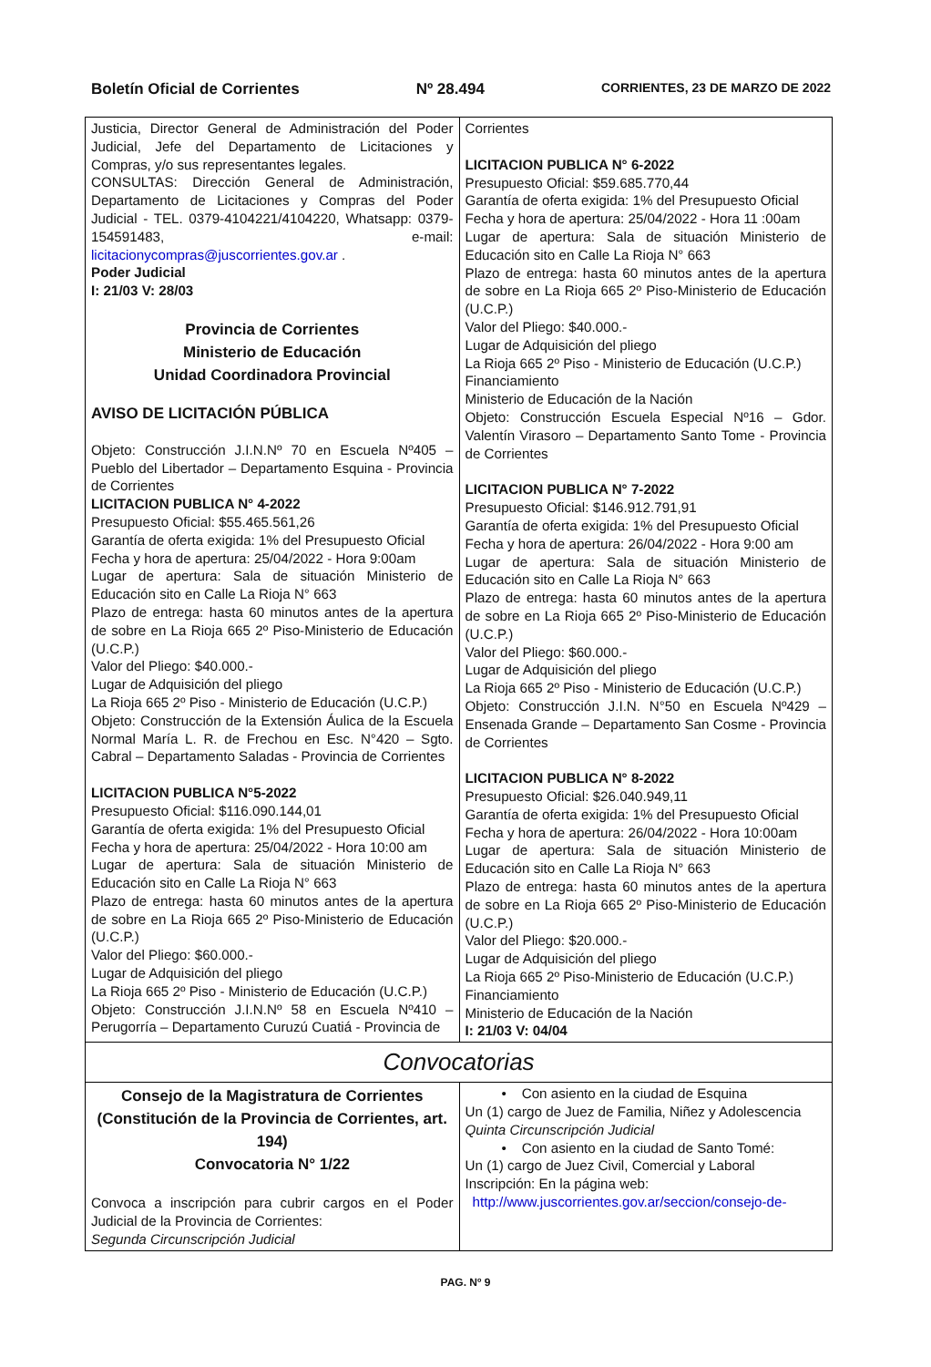Boletín Oficial de Corrientes Nº 28.494 CORRIENTES, 23 DE MARZO DE 2022
Justicia, Director General de Administración del Poder Judicial, Jefe del Departamento de Licitaciones y Compras, y/o sus representantes legales.
CONSULTAS: Dirección General de Administración, Departamento de Licitaciones y Compras del Poder Judicial - TEL. 0379-4104221/4104220, Whatsapp: 0379-154591483, e-mail: licitacionycompras@juscorrientes.gov.ar .
Poder Judicial
I: 21/03 V: 28/03
Provincia de Corrientes
Ministerio de Educación
Unidad Coordinadora Provincial
AVISO DE LICITACIÓN PÚBLICA
Objeto: Construcción J.I.N.Nº 70 en Escuela Nº405 – Pueblo del Libertador – Departamento Esquina - Provincia de Corrientes
LICITACION PUBLICA N° 4-2022
Presupuesto Oficial: $55.465.561,26
Garantía de oferta exigida: 1% del Presupuesto Oficial
Fecha y hora de apertura: 25/04/2022 - Hora 9:00am
Lugar de apertura: Sala de situación Ministerio de Educación sito en Calle La Rioja N° 663
Plazo de entrega: hasta 60 minutos antes de la apertura de sobre en La Rioja 665 2º Piso-Ministerio de Educación (U.C.P.)
Valor del Pliego: $40.000.-
Lugar de Adquisición del pliego
La Rioja 665 2º Piso - Ministerio de Educación (U.C.P.)
Objeto: Construcción de la Extensión Áulica de la Escuela Normal María L. R. de Frechou en Esc. N°420 – Sgto. Cabral – Departamento Saladas - Provincia de Corrientes
LICITACION PUBLICA N°5-2022
Presupuesto Oficial: $116.090.144,01
Garantía de oferta exigida: 1% del Presupuesto Oficial
Fecha y hora de apertura: 25/04/2022 - Hora 10:00 am
Lugar de apertura: Sala de situación Ministerio de Educación sito en Calle La Rioja N° 663
Plazo de entrega: hasta 60 minutos antes de la apertura de sobre en La Rioja 665 2º Piso-Ministerio de Educación (U.C.P.)
Valor del Pliego: $60.000.-
Lugar de Adquisición del pliego
La Rioja 665 2º Piso - Ministerio de Educación (U.C.P.)
Objeto: Construcción J.I.N.Nº 58 en Escuela Nº410 – Perugorría – Departamento Curuzú Cuatiá - Provincia de
Corrientes
LICITACION PUBLICA N° 6-2022
Presupuesto Oficial: $59.685.770,44
Garantía de oferta exigida: 1% del Presupuesto Oficial
Fecha y hora de apertura: 25/04/2022 - Hora 11 :00am
Lugar de apertura: Sala de situación Ministerio de Educación sito en Calle La Rioja N° 663
Plazo de entrega: hasta 60 minutos antes de la apertura de sobre en La Rioja 665 2º Piso-Ministerio de Educación (U.C.P.)
Valor del Pliego: $40.000.-
Lugar de Adquisición del pliego
La Rioja 665 2º Piso - Ministerio de Educación (U.C.P.)
Financiamiento
Ministerio de Educación de la Nación
Objeto: Construcción Escuela Especial Nº16 – Gdor. Valentín Virasoro – Departamento Santo Tome - Provincia de Corrientes
LICITACION PUBLICA N° 7-2022
Presupuesto Oficial: $146.912.791,91
Garantía de oferta exigida: 1% del Presupuesto Oficial
Fecha y hora de apertura: 26/04/2022 - Hora 9:00 am
Lugar de apertura: Sala de situación Ministerio de Educación sito en Calle La Rioja N° 663
Plazo de entrega: hasta 60 minutos antes de la apertura de sobre en La Rioja 665 2º Piso-Ministerio de Educación (U.C.P.)
Valor del Pliego: $60.000.-
Lugar de Adquisición del pliego
La Rioja 665 2º Piso - Ministerio de Educación (U.C.P.)
Objeto: Construcción J.I.N. N°50 en Escuela Nº429 – Ensenada Grande – Departamento San Cosme - Provincia de Corrientes
LICITACION PUBLICA N° 8-2022
Presupuesto Oficial: $26.040.949,11
Garantía de oferta exigida: 1% del Presupuesto Oficial
Fecha y hora de apertura: 26/04/2022 - Hora 10:00am
Lugar de apertura: Sala de situación Ministerio de Educación sito en Calle La Rioja N° 663
Plazo de entrega: hasta 60 minutos antes de la apertura de sobre en La Rioja 665 2º Piso-Ministerio de Educación (U.C.P.)
Valor del Pliego: $20.000.-
Lugar de Adquisición del pliego
La Rioja 665 2º Piso-Ministerio de Educación (U.C.P.)
Financiamiento
Ministerio de Educación de la Nación
I: 21/03 V: 04/04
Convocatorias
Consejo de la Magistratura de Corrientes
(Constitución de la Provincia de Corrientes, art. 194)
Convocatoria N° 1/22
Convoca a inscripción para cubrir cargos en el Poder Judicial de la Provincia de Corrientes:
Segunda Circunscripción Judicial
• Con asiento en la ciudad de Esquina
Un (1) cargo de Juez de Familia, Niñez y Adolescencia
Quinta Circunscripción Judicial
• Con asiento en la ciudad de Santo Tomé:
Un (1) cargo de Juez Civil, Comercial y Laboral
Inscripción: En la página web:
http://www.juscorrientes.gov.ar/seccion/consejo-de-
PAG. Nº 9